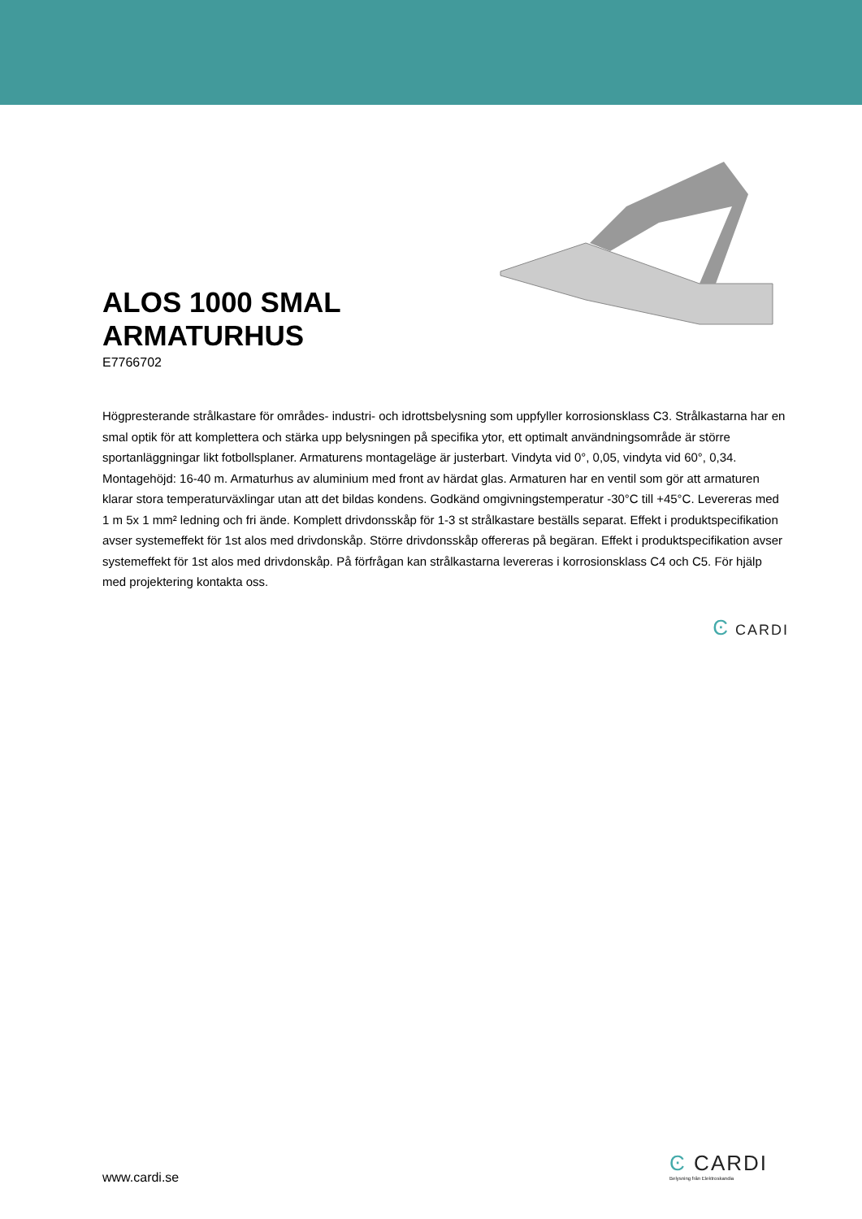ALOS 1000 SMAL
ARMATURHUS
E7766702
Högpresterande strålkastare för områdes- industri- och idrottsbelysning som uppfyller korrosionsklass C3. Strålkastarna har en smal optik för att komplettera och stärka upp belysningen på specifika ytor, ett optimalt användningsområde är större sportanläggningar likt fotbollsplaner. Armaturens montageläge är justerbart. Vindyta vid 0°, 0,05, vindyta vid 60°, 0,34. Montagehöjd: 16-40 m. Armaturhus av aluminium med front av härdat glas. Armaturen har en ventil som gör att armaturen klarar stora temperaturväxlingar utan att det bildas kondens. Godkänd omgivningstemperatur -30°C till +45°C. Levereras med 1 m 5x 1 mm² ledning och fri ände. Komplett drivdonsskåp för 1-3 st strålkastare beställs separat. Effekt i produktspecifikation avser systemeffekt för 1st alos med drivdonskåp. Större drivdonsskåp offereras på begäran. Effekt i produktspecifikation avser systemeffekt för 1st alos med drivdonskåp. På förfrågan kan strålkastarna levereras i korrosionsklass C4 och C5. För hjälp med projektering kontakta oss.
Ͼ CARDI
www.cardi.se
Ͼ CARDI
Belysning från Elektroskandia